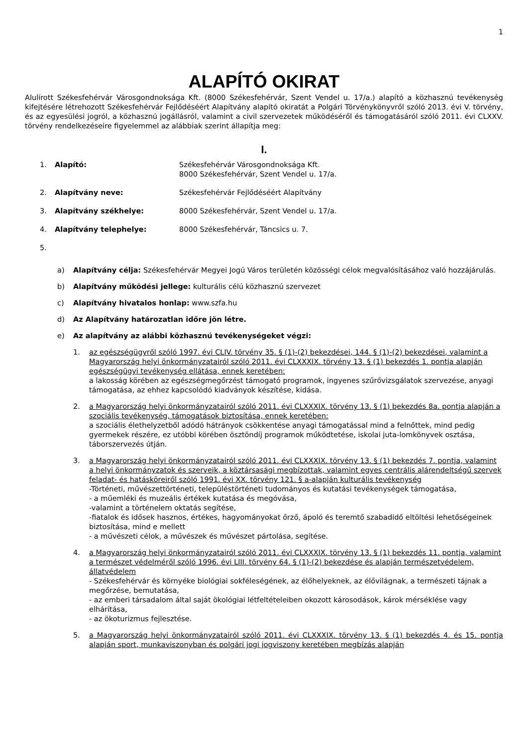1
ALAPÍTÓ OKIRAT
Alulírott Székesfehérvár Városgondnoksága Kft. (8000 Székesfehérvár, Szent Vendel u. 17/a.) alapító a közhasznú tevékenység kifejtésére létrehozott Székesfehérvár Fejlődéséért Alapítvány alapító okiratát a Polgári Törvénykönyvről szóló 2013. évi V. törvény, és az egyesülési jogról, a közhasznú jogállásról, valamint a civil szervezetek működéséről és támogatásáról szóló 2011. évi CLXXV. törvény rendelkezéseire figyelemmel az alábbiak szerint állapítja meg:
I.
1. Alapító: Székesfehérvár Városgondnoksága Kft.
8000 Székesfehérvár, Szent Vendel u. 17/a.
2. Alapítvány neve: Székesfehérvár Fejlődéséért Alapítvány
3. Alapítvány székhelye: 8000 Székesfehérvár, Szent Vendel u. 17/a.
4. Alapítvány telephelye: 8000 Székesfehérvár, Táncsics u. 7.
5.
a) Alapítvány célja: Székesfehérvár Megyei Jogú Város területén közösségi célok megvalósításához való hozzájárulás.
b) Alapítvány működési jellege: kulturális célú közhasznú szervezet
c) Alapítvány hivatalos honlap: www.szfa.hu
d) Az Alapítvány határozatlan időre jön létre.
e) Az alapítvány az alábbi közhasznú tevékenységeket végzi:
1. az egészségügyről szóló 1997. évi CLIV. törvény 35. § (1)-(2) bekezdései, 144. § (1)-(2) bekezdései, valamint a Magyarország helyi önkormányzatairól szóló 2011. évi CLXXXIX. törvény 13. § (1) bekezdés 1. pontja alapján egészségügyi tevékenység ellátása, ennek keretében:
a lakosság körében az egészségmegőrzést támogató programok, ingyenes szűrővizsgálatok szervezése, anyagi támogatása, az ehhez kapcsolódó kiadványok készítése, kidása.
2. a Magyarország helyi önkormányzatairól szóló 2011. évi CLXXXIX. törvény 13. § (1) bekezdés 8a. pontja alapján a szociális tevékenység, támogatások biztosítása, ennek keretében:
a szociális élethelyzetből adódó hátrányok csökkentése anyagi támogatással mind a felnőttek, mind pedig gyermekek részére, ez utóbbi körében ösztöndíj programok működtetése, iskolai juta-lomkönyvek osztása, táborszervezés útján.
3. a Magyarország helyi önkormányzatairól szóló 2011. évi CLXXXIX. törvény 13. § (1) bekezdés 7. pontja, valamint a helyi önkormányzatok és szerveik, a köztársasági megbízottak, valamint egyes centrális alárendeltségű szervek feladat- és hatásköreiről szóló 1991. évi XX. törvény 121. § a-alapján kulturális tevékenység
-Történeti, művészettörténeti, településtörténeti tudományos és kutatási tevékenységek támogatása,
- a műemléki és muzeális értékek kutatása és megóvása,
-valamint a történelem oktatás segítése,
-fiatalok és idősek hasznos, értékes, hagyományokat őrző, ápoló és teremtő szabadidő eltöltési lehetőségeinek biztosítása, mind e mellett
- a művészeti célok, a művészek és művészet pártolása, segítése.
4. a Magyarország helyi önkormányzatairól szóló 2011. évi CLXXXIX. törvény 13. § (1) bekezdés 11. pontja, valamint a természet védelméről szóló 1996. évi LIII. törvény 64. § (1)-(2) bekezdése és alapján természetvédelem, állatvédelem
- Székesfehérvár és környéke biológiai sokféleségének, az élőhelyeknek, az élővilágnak, a természeti tájnak a megőrzése, bemutatása,
- az emberi társadalom által saját ökológiai létfeltételeiben okozott károsodások, károk mérséklése vagy elhárítása,
- az ökoturizmus fejlesztése.
5. a Magyarország helyi önkormányzatairól szóló 2011. évi CLXXXIX. törvény 13. § (1) bekezdés 4. és 15. pontja alapján sport, munkaviszonyban és polgári jogi jogviszony keretében megbízás alapján